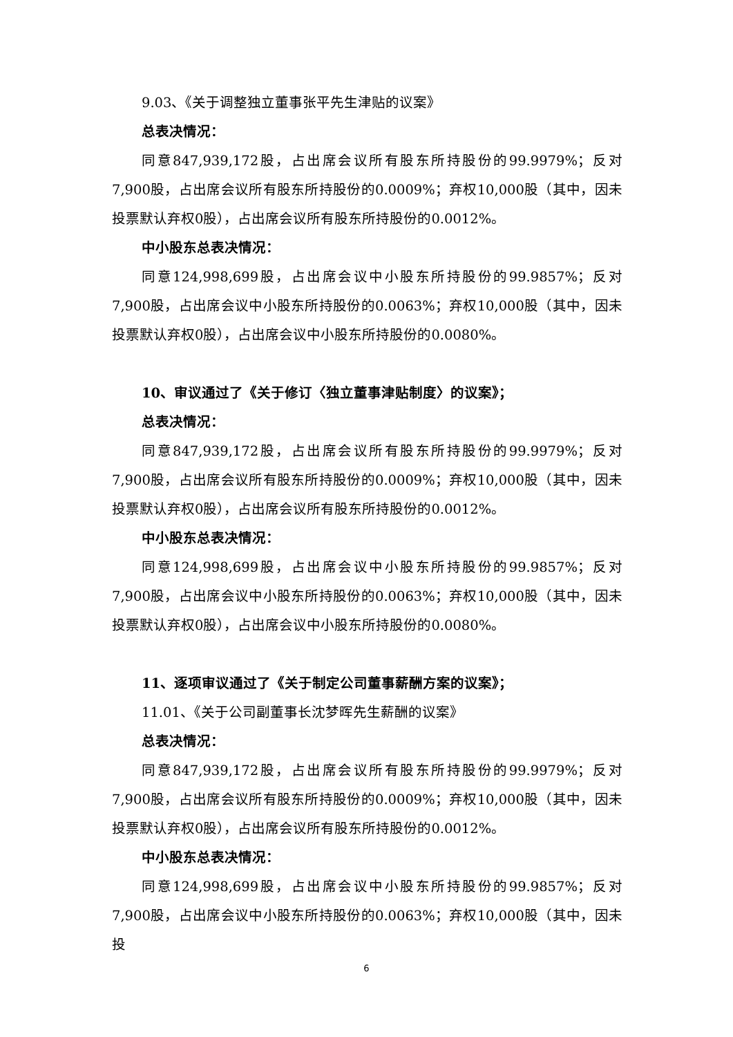9.03、《关于调整独立董事张平先生津贴的议案》
总表决情况：
同意847,939,172股，占出席会议所有股东所持股份的99.9979%；反对7,900股，占出席会议所有股东所持股份的0.0009%；弃权10,000股（其中，因未投票默认弃权0股），占出席会议所有股东所持股份的0.0012%。
中小股东总表决情况：
同意124,998,699股，占出席会议中小股东所持股份的99.9857%；反对7,900股，占出席会议中小股东所持股份的0.0063%；弃权10,000股（其中，因未投票默认弃权0股），占出席会议中小股东所持股份的0.0080%。
10、审议通过了《关于修订〈独立董事津贴制度〉的议案》；
总表决情况：
同意847,939,172股，占出席会议所有股东所持股份的99.9979%；反对7,900股，占出席会议所有股东所持股份的0.0009%；弃权10,000股（其中，因未投票默认弃权0股），占出席会议所有股东所持股份的0.0012%。
中小股东总表决情况：
同意124,998,699股，占出席会议中小股东所持股份的99.9857%；反对7,900股，占出席会议中小股东所持股份的0.0063%；弃权10,000股（其中，因未投票默认弃权0股），占出席会议中小股东所持股份的0.0080%。
11、逐项审议通过了《关于制定公司董事薪酬方案的议案》；
11.01、《关于公司副董事长沈梦晖先生薪酬的议案》
总表决情况：
同意847,939,172股，占出席会议所有股东所持股份的99.9979%；反对7,900股，占出席会议所有股东所持股份的0.0009%；弃权10,000股（其中，因未投票默认弃权0股），占出席会议所有股东所持股份的0.0012%。
中小股东总表决情况：
同意124,998,699股，占出席会议中小股东所持股份的99.9857%；反对7,900股，占出席会议中小股东所持股份的0.0063%；弃权10,000股（其中，因未投
6